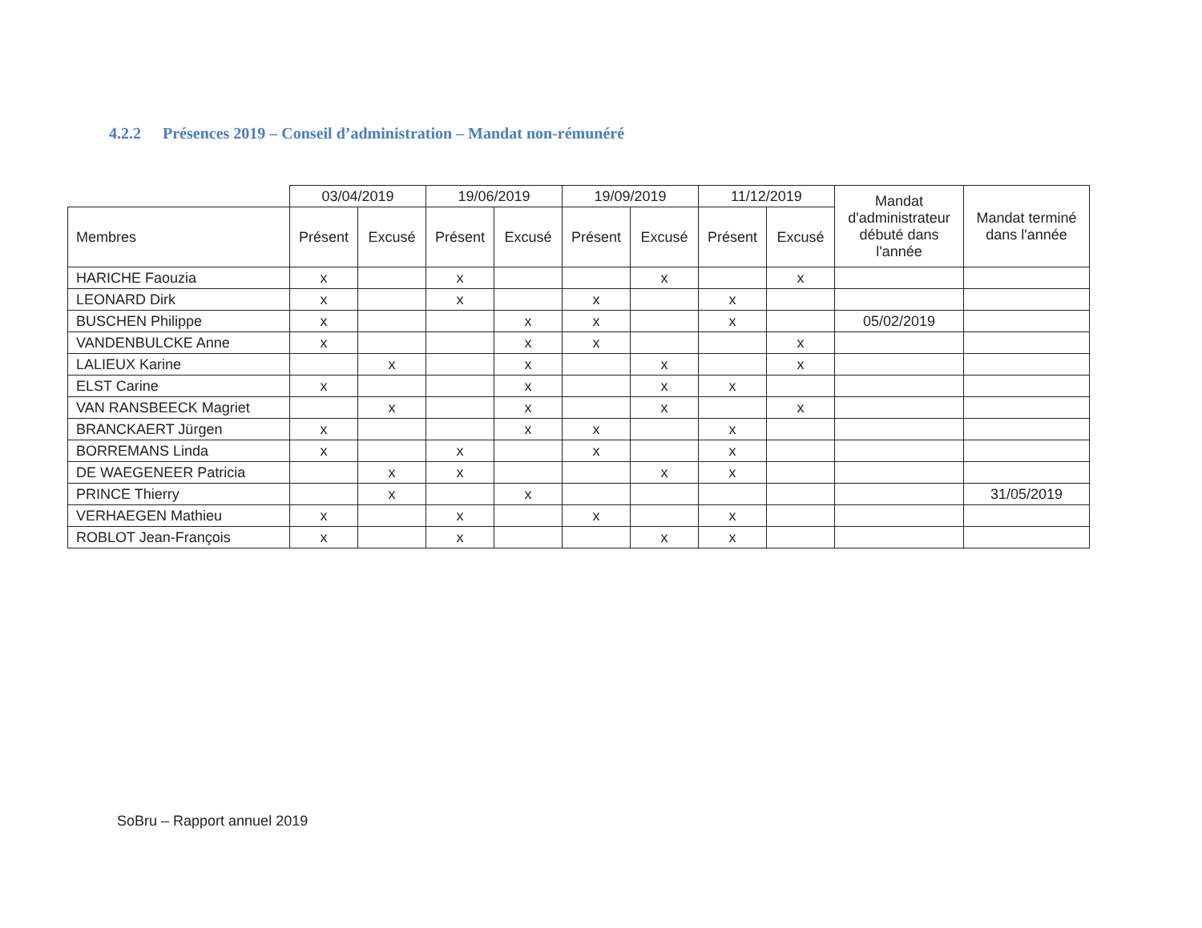4.2.2 Présences 2019 – Conseil d’administration – Mandat non-rémunéré
| | 03/04/2019 | | 19/06/2019 | | 19/09/2019 | | 11/12/2019 | | Mandat d'administrateur débuté dans l'année | Mandat terminé dans l'année |
| --- | --- | --- | --- | --- | --- | --- | --- | --- | --- | --- |
| Membres | Présent | Excusé | Présent | Excusé | Présent | Excusé | Présent | Excusé | | |
| HARICHE Faouzia | x | | x | | | x | | x | | |
| LEONARD Dirk | x | | x | | x | | x | | | |
| BUSCHEN Philippe | x | | | x | x | | x | | 05/02/2019 | |
| VANDENBULCKE Anne | x | | | x | x | | | x | | |
| LALIEUX Karine | | x | | x | | x | | x | | |
| ELST Carine | x | | | x | | x | x | | | |
| VAN RANSBEECK Magriet | | x | | x | | x | | x | | |
| BRANCKAERT Jürgen | x | | | x | x | | x | | | |
| BORREMANS Linda | x | | x | | x | | x | | | |
| DE WAEGENEER Patricia | | x | x | | | x | x | | | |
| PRINCE Thierry | | x | | x | | | | | | 31/05/2019 |
| VERHAEGEN Mathieu | x | | x | | x | | x | | | |
| ROBLOT Jean-François | x | | x | | | x | x | | | |
SoBru – Rapport annuel 2019